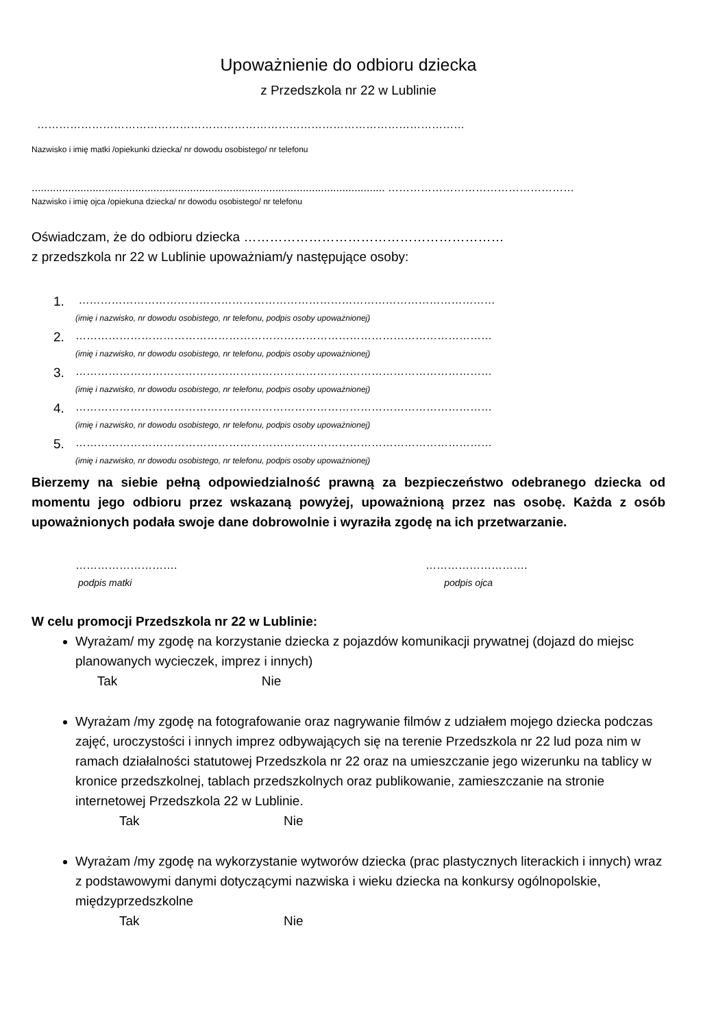Upoważnienie do odbioru dziecka
z Przedszkola nr 22 w Lublinie
………………………………………………………………………………………………………
Nazwisko i imię matki /opiekunki dziecka/ nr dowodu osobistego/ nr telefonu
.................................................................................................................... ……………………………………………
Nazwisko i imię ojca /opiekuna dziecka/ nr dowodu osobistego/ nr telefonu
Oświadczam, że do odbioru dziecka ……………………………………………………
z przedszkola nr 22 w Lublinie upoważniam/y następujące osoby:
1. ……………………………………………………………………………………………………
(imię i nazwisko, nr dowodu osobistego, nr telefonu, podpis osoby upoważnionej)
2. ……………………………………………………………………………………………………
(imię i nazwisko, nr dowodu osobistego, nr telefonu, podpis osoby upoważnionej)
3. ……………………………………………………………………………………………………
(imię i nazwisko, nr dowodu osobistego, nr telefonu, podpis osoby upoważnionej)
4. ……………………………………………………………………………………………………
(imię i nazwisko, nr dowodu osobistego, nr telefonu, podpis osoby upoważnionej)
5. ……………………………………………………………………………………………………
(imię i nazwisko, nr dowodu osobistego, nr telefonu, podpis osoby upoważnionej)
Bierzemy na siebie pełną odpowiedzialność prawną za bezpieczeństwo odebranego dziecka od momentu jego odbioru przez wskazaną powyżej, upoważnioną przez nas osobę. Każda z osób upoważnionych podała swoje dane dobrowolnie i wyraziła zgodę na ich przetwarzanie.
………………………. ……………………….
podpis matki podpis ojca
W celu promocji Przedszkola nr 22 w Lublinie:
Wyrażam/ my zgodę na korzystanie dziecka z pojazdów komunikacji prywatnej (dojazd do miejsc planowanych wycieczek, imprez i innych)
Tak Nie
Wyrażam /my zgodę na fotografowanie oraz nagrywanie filmów z udziałem mojego dziecka podczas zajęć, uroczystości i innych imprez odbywających się na terenie Przedszkola nr 22 lud poza nim w ramach działalności statutowej Przedszkola nr 22 oraz na umieszczanie jego wizerunku na tablicy w kronice przedszkolnej, tablach przedszkolnych oraz publikowanie, zamieszczanie na stronie internetowej Przedszkola 22 w Lublinie.
Tak Nie
Wyrażam /my zgodę na wykorzystanie wytworów dziecka (prac plastycznych literackich i innych) wraz z podstawowymi danymi dotyczącymi nazwiska i wieku dziecka na konkursy ogólnopolskie, międzyprzedszkolne
Tak Nie